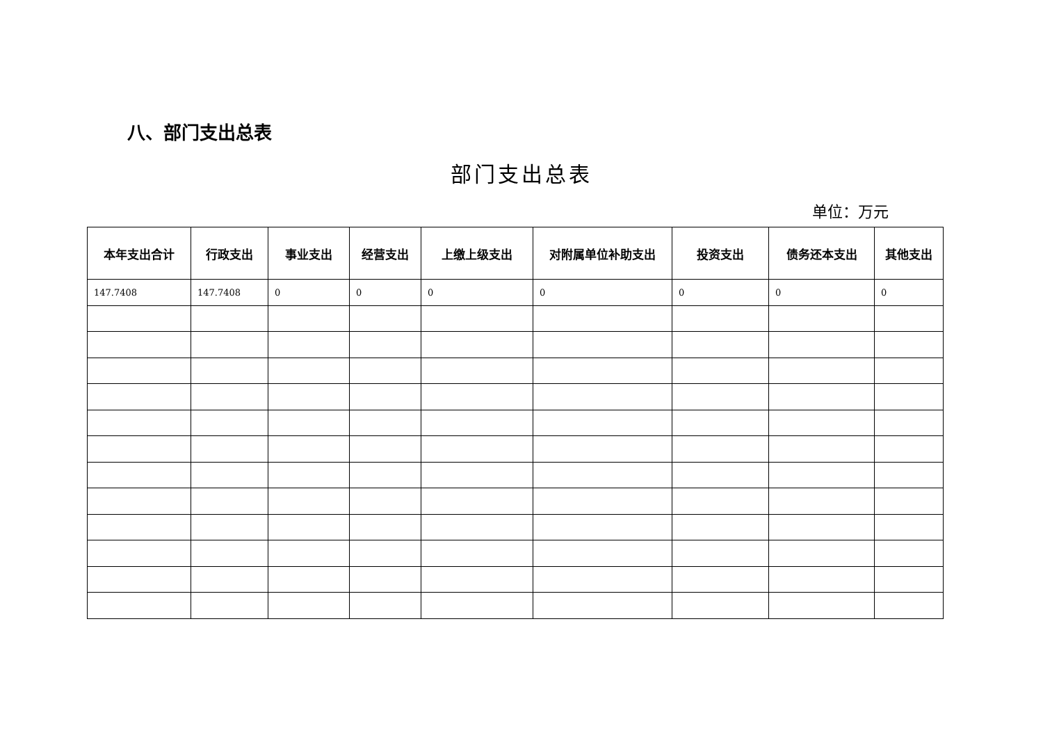八、部门支出总表
部门支出总表
单位：万元
| 本年支出合计 | 行政支出 | 事业支出 | 经营支出 | 上缴上级支出 | 对附属单位补助支出 | 投资支出 | 债务还本支出 | 其他支出 |
| --- | --- | --- | --- | --- | --- | --- | --- | --- |
| 147.7408 | 147.7408 | 0 | 0 | 0 | 0 | 0 | 0 | 0 |